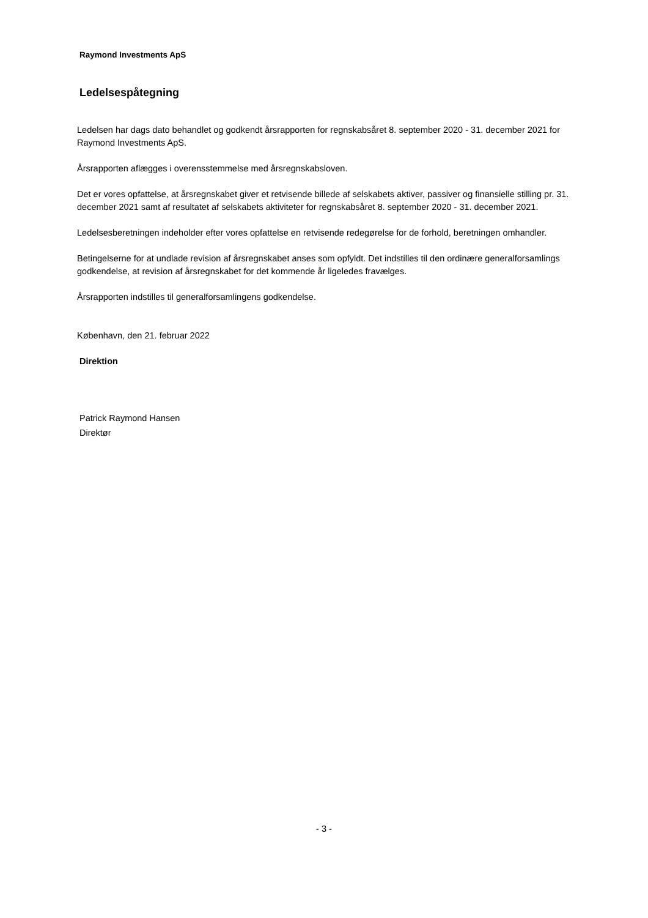Raymond Investments ApS
Ledelsespåtegning
Ledelsen har dags dato behandlet og godkendt årsrapporten for regnskabsåret 8. september 2020 - 31. december 2021 for Raymond Investments ApS.
Årsrapporten aflægges i overensstemmelse med årsregnskabsloven.
Det er vores opfattelse, at årsregnskabet giver et retvisende billede af selskabets aktiver, passiver og finansielle stilling pr. 31. december 2021 samt af resultatet af selskabets aktiviteter for regnskabsåret 8. september 2020 - 31. december 2021.
Ledelsesberetningen indeholder efter vores opfattelse en retvisende redegørelse for de forhold, beretningen omhandler.
Betingelserne for at undlade revision af årsregnskabet anses som opfyldt. Det indstilles til den ordinære generalforsamlings godkendelse, at revision af årsregnskabet for det kommende år ligeledes fravælges.
Årsrapporten indstilles til generalforsamlingens godkendelse.
København, den 21. februar 2022
Direktion
Patrick Raymond Hansen
Direktør
- 3 -